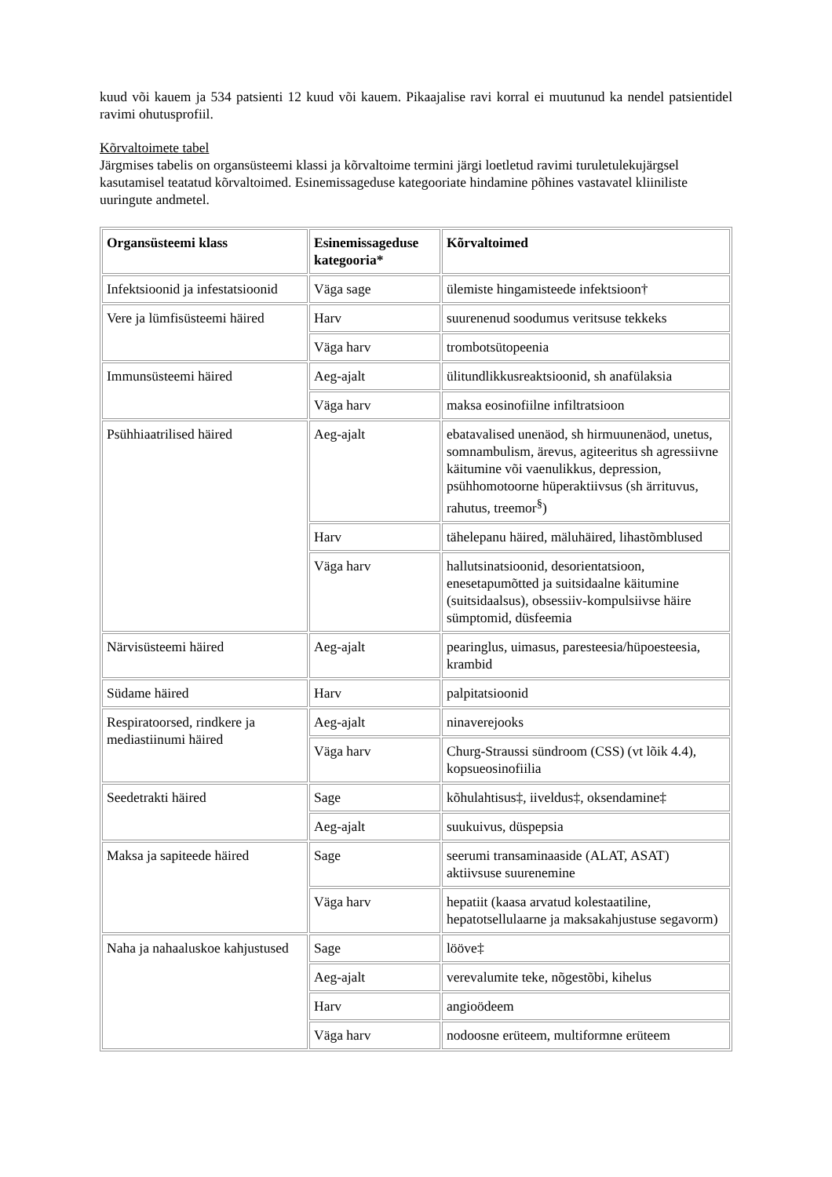kuud või kauem ja 534 patsienti 12 kuud või kauem. Pikaajalise ravi korral ei muutunud ka nendel patsientidel ravimi ohutusprofiil.
Kõrvaltoimete tabel
Järgmises tabelis on organsüsteemi klassi ja kõrvaltoime termini järgi loetletud ravimi turuletulekujärgsel kasutamisel teatatud kõrvaltoimed. Esinemissageduse kategooriate hindamine põhines vastavatel kliiniliste uuringute andmetel.
| Organsüsteemi klass | Esinemissageduse kategooria* | Kõrvaltoimed |
| --- | --- | --- |
| Infektsioonid ja infestatsioonid | Väga sage | ülemiste hingamisteede infektsioon† |
| Vere ja lümfisüsteemi häired | Harv | suurenenud soodumus veritsuse tekkeks |
| | Väga harv | trombotsütopeenia |
| Immunsüsteemi häired | Aeg-ajalt | ülitundlikkusreaktsioonid, sh anafülaksia |
| | Väga harv | maksa eosinofiilne infiltratsioon |
| Psühhiaatrilised häired | Aeg-ajalt | ebatavalised unenäod, sh hirmuunenäod, unetus, somnambulism, ärevus, agiteeritus sh agressiivne käitumine või vaenulikkus, depression, psühhomotoorne hüperaktiivsus (sh ärrituvus, rahutus, treemor<sup>§</sup>) |
| | Harv | tähelepanu häired, mäluhäired, lihastõmblused |
| | Väga harv | hallutsinatsioonid, desorientatsioon, enesetapumõtted ja suitsidaalne käitumine (suitsidaalsus), obsessiiv-kompulsiivse häire sümptomid, düsfeemia |
| Närvisüsteemi häired | Aeg-ajalt | pearinglus, uimasus, paresteesia/hüpoesteesia, krambid |
| Südame häired | Harv | palpitatsioonid |
| Respiratoorsed, rindkere ja mediastiinumi häired | Aeg-ajalt | ninaverejooks |
| | Väga harv | Churg-Straussi sündroom (CSS) (vt lõik 4.4), kopsueosinofiilia |
| Seedetrakti häired | Sage | kõhulahtisus‡, iiveldus‡, oksendamine‡ |
| | Aeg-ajalt | suukuivus, düspepsia |
| Maksa ja sapiteede häired | Sage | seerumi transaminaaside (ALAT, ASAT) aktiivsuse suurenemine |
| | Väga harv | hepatiit (kaasa arvatud kolestaatiline, hepatotsellulaarne ja maksakahjustuse segavorm) |
| Naha ja nahaaluskoe kahjustused | Sage | lööve‡ |
| | Aeg-ajalt | verevalumite teke, nõgestõbi, kihelus |
| | Harv | angioödeem |
| | Väga harv | nodoosne erüteem, multiformne erüteem |